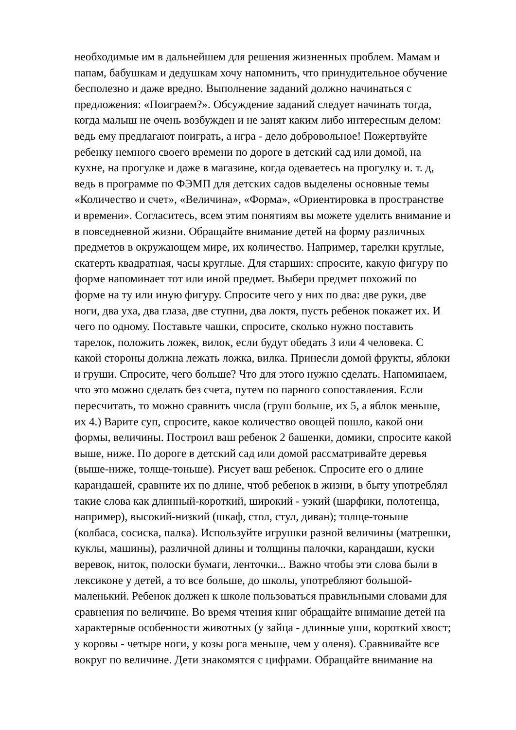необходимые им в дальнейшем для решения жизненных проблем. Мамам и
папам, бабушкам и дедушкам хочу напомнить, что принудительное обучение
бесполезно и даже вредно. Выполнение заданий должно начинаться с
предложения: «Поиграем?». Обсуждение заданий следует начинать тогда,
когда малыш не очень возбужден и не занят каким либо интересным делом:
ведь ему предлагают поиграть, а игра - дело добровольное! Пожертвуйте
ребенку немного своего времени по дороге в детский сад или домой, на
кухне, на прогулке и даже в магазине, когда одеваетесь на прогулку и. т. д,
ведь в программе по ФЭМП для детских садов выделены основные темы
«Количество и счет», «Величина», «Форма», «Ориентировка в пространстве
и времени». Согласитесь, всем этим понятиям вы можете уделить внимание и
в повседневной жизни. Обращайте внимание детей на форму различных
предметов в окружающем мире, их количество. Например, тарелки круглые,
скатерть квадратная, часы круглые. Для старших: спросите, какую фигуру по
форме напоминает тот или иной предмет. Выбери предмет похожий по
форме на ту или иную фигуру. Спросите чего у них по два: две руки, две
ноги, два уха, два глаза, две ступни, два локтя, пусть ребенок покажет их. И
чего по одному. Поставьте чашки, спросите, сколько нужно поставить
тарелок, положить ложек, вилок, если будут обедать 3 или 4 человека. С
какой стороны должна лежать ложка, вилка. Принесли домой фрукты, яблоки
и груши. Спросите, чего больше? Что для этого нужно сделать. Напоминаем,
что это можно сделать без счета, путем по парного сопоставления. Если
пересчитать, то можно сравнить числа (груш больше, их 5, а яблок меньше,
их 4.) Варите суп, спросите, какое количество овощей пошло, какой они
формы, величины. Построил ваш ребенок 2 башенки, домики, спросите какой
выше, ниже. По дороге в детский сад или домой рассматривайте деревья
(выше-ниже, толще-тоньше). Рисует ваш ребенок. Спросите его о длине
карандашей, сравните их по длине, чтоб ребенок в жизни, в быту употреблял
такие слова как длинный-короткий, широкий - узкий (шарфики, полотенца,
например), высокий-низкий (шкаф, стол, стул, диван); толще-тоньше
(колбаса, сосиска, палка). Используйте игрушки разной величины (матрешки,
куклы, машины), различной длины и толщины палочки, карандаши, куски
веревок, ниток, полоски бумаги, ленточки... Важно чтобы эти слова были в
лексиконе у детей, а то все больше, до школы, употребляют большой-
маленький. Ребенок должен к школе пользоваться правильными словами для
сравнения по величине. Во время чтения книг обращайте внимание детей на
характерные особенности животных (у зайца - длинные уши, короткий хвост;
у коровы - четыре ноги, у козы рога меньше, чем у оленя). Сравнивайте все
вокруг по величине. Дети знакомятся с цифрами. Обращайте внимание на